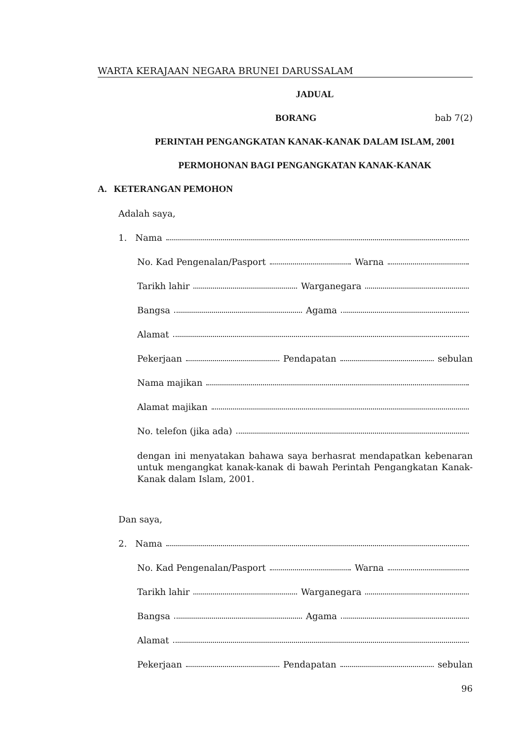WARTA KERAJAAN NEGARA BRUNEI DARUSSALAM
JADUAL
BORANG bab 7(2)
PERINTAH PENGANGKATAN KANAK-KANAK DALAM ISLAM, 2001
PERMOHONAN BAGI PENGANGKATAN KANAK-KANAK
A. KETERANGAN PEMOHON
Adalah saya,
1. Nama
No. Kad Pengenalan/Pasport Warna
Tarikh lahir Warganegara
Bangsa Agama
Alamat
Pekerjaan Pendapatan sebulan
Nama majikan
Alamat majikan
No. telefon (jika ada)
dengan ini menyatakan bahawa saya berhasrat mendapatkan kebenaran untuk mengangkat kanak-kanak di bawah Perintah Pengangkatan Kanak-Kanak dalam Islam, 2001.
Dan saya,
2. Nama
No. Kad Pengenalan/Pasport Warna
Tarikh lahir Warganegara
Bangsa Agama
Alamat
Pekerjaan Pendapatan sebulan
96